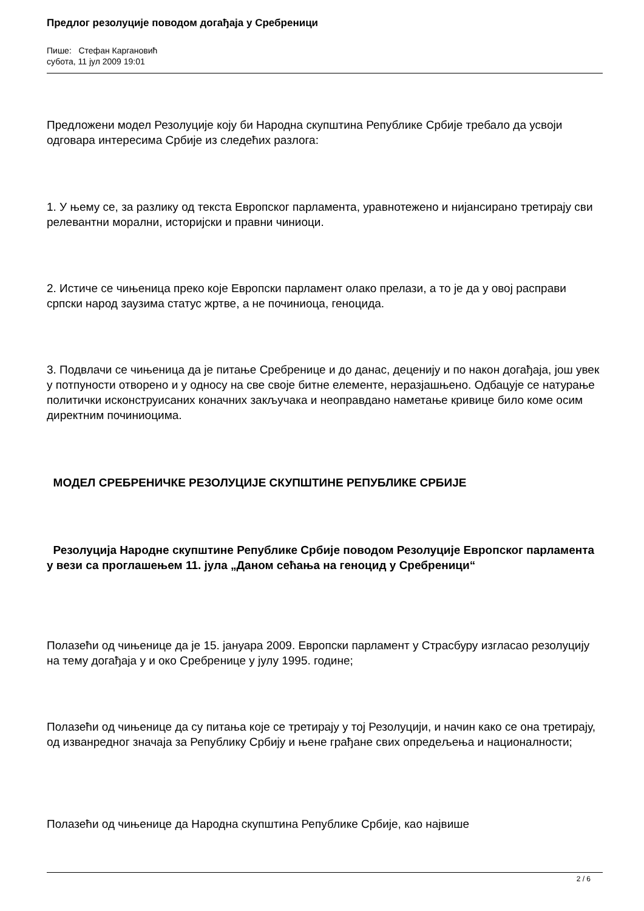Предлог резолуције поводом догађаја у Сребреници
Пише: Стефан Каргановић
субота, 11 јул 2009 19:01
Предложени модел Резолуције коју би Народна скупштина Републике Србије требало да усвоји одговара интересима Србије из следећих разлога:
1. У њему се, за разлику од текста Европског парламента, уравнотежено и нијансирано третирају сви релевантни морални, историјски и правни чиниоци.
2. Истиче се чињеница преко које Европски парламент олако прелази, а то је да у овој расправи српски народ заузима статус жртве, а не починиоца, геноцида.
3. Подвлачи се чињеница да је питање Сребренице и до данас, деценију и по након догађаја, још увек у потпуности отворено и у односу на све своје битне елементе, неразјашњено. Одбацује се натурање политички исконструисаних коначних закључака и неоправдано наметање кривице било коме осим директним починиоцима.
МОДЕЛ СРЕБРЕНИЧКЕ РЕЗОЛУЦИЈЕ СКУПШТИНЕ РЕПУБЛИКЕ СРБИЈЕ
Резолуција Народне скупштине Републике Србије поводом Резолуције Европског парламента у вези са проглашењем 11. јула „Даном сећања на геноцид у Сребреници“
Полазећи од чињенице да је 15. јануара 2009. Европски парламент у Страсбуру изгласао резолуцију на тему догађаја у и око Сребренице у јулу 1995. године;
Полазећи од чињенице да су питања које се третирају у тој Резолуцији, и начин како се она третирају, од изванредног значаја за Републику Србију и њене грађане свих опредељења и националности;
Полазећи од чињенице да Народна скупштина Републике Србије, као највише
2 / 6